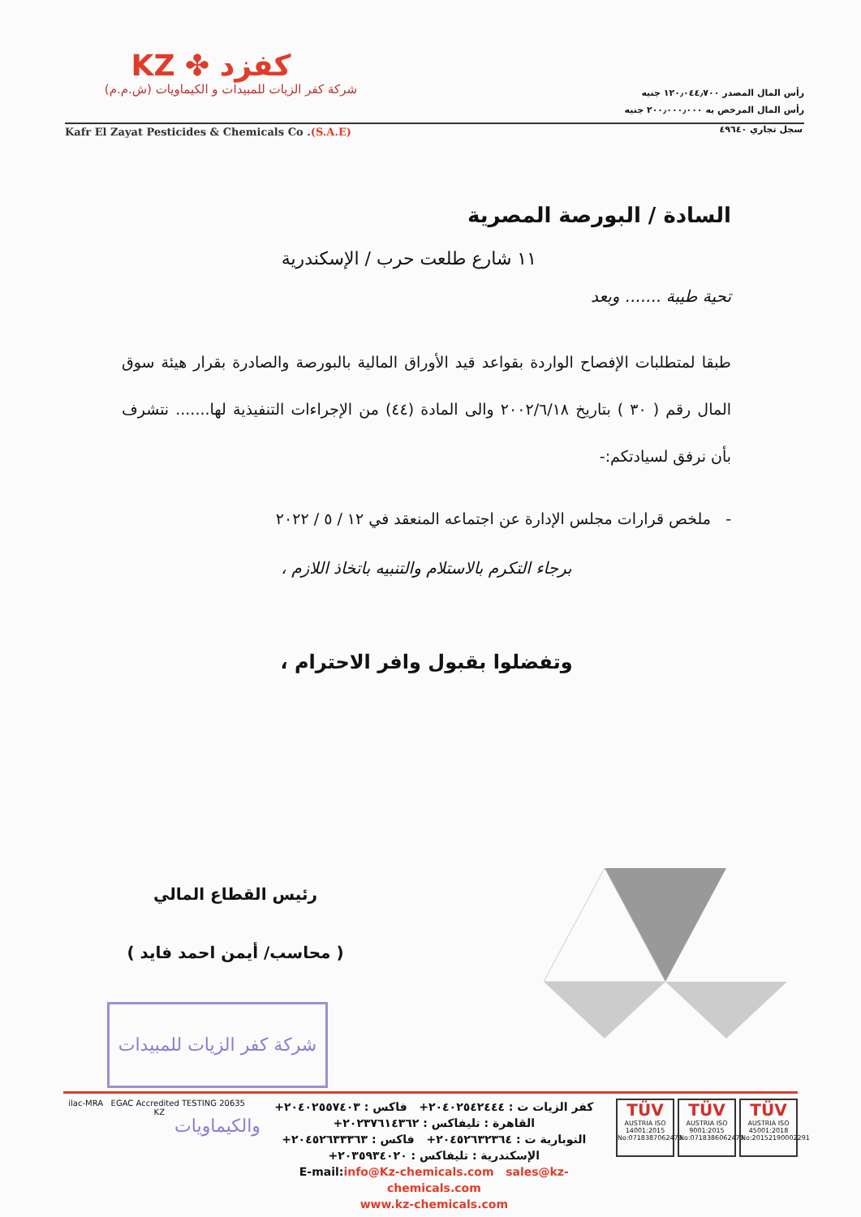KZ ✤ كفزد
شركة كفر الزيات للمبيدات و الكيماويات (ش.م.م)
رأس المال المصدر ١٢٠٫٠٤٤٫٧٠٠ جنيه
رأس المال المرخص به ٢٠٠٫٠٠٠٫٠٠٠ جنيه
Kafr El Zayat Pesticides & Chemicals Co .(S.A.E)
سجل تجاري ٤٩٦٤٠
السادة / البورصة المصرية
١١ شارع طلعت حرب / الإسكندرية
تحية طيبة ....... وبعد
طبقا لمتطلبات الإفصاح الواردة بقواعد قيد الأوراق المالية بالبورصة والصادرة بقرار هيئة سوق المال رقم ( ٣٠ ) بتاريخ ٢٠٠٢/٦/١٨ والى المادة (٤٤) من الإجراءات التنفيذية لها....... نتشرف بأن نرفق لسيادتكم:-
- ملخص قرارات مجلس الإدارة عن اجتماعه المنعقد في ١٢ / ٥ / ٢٠٢٢
برجاء التكرم بالاستلام والتنبيه باتخاذ اللازم ،
وتفضلوا بقبول وافر الاحترام ،
رئيس القطاع المالي
( محاسب/ أيمن احمد فايد )
شركة كفر الزيات للمبيدات والكيماويات
ilac-MRA EGAC Accredited TESTING 20635 KZ
كفر الزيات ت : ٢٠٤٠٢٥٤٢٤٤٤+ فاكس : ٢٠٤٠٢٥٥٧٤٠٣+
القاهرة : تليفاكس : ٢٠٢٣٧٦١٤٣٦٢+
النوبارية ت : ٢٠٤٥٢٦٣٢٣٦٤+ فاكس : ٢٠٤٥٢٦٣٣٣٦٣+
الإسكندرية : تليفاكس : ٢٠٣٥٩٣٤٠٢٠+
E-mail:info@Kz-chemicals.com sales@kz-chemicals.com
www.kz-chemicals.com
TÜV
AUSTRIA ISO 14001:2015 No:0718387062473
TÜV
AUSTRIA ISO 9001:2015 No:0718386062473
TÜV
AUSTRIA ISO 45001:2018 No:20152190002291